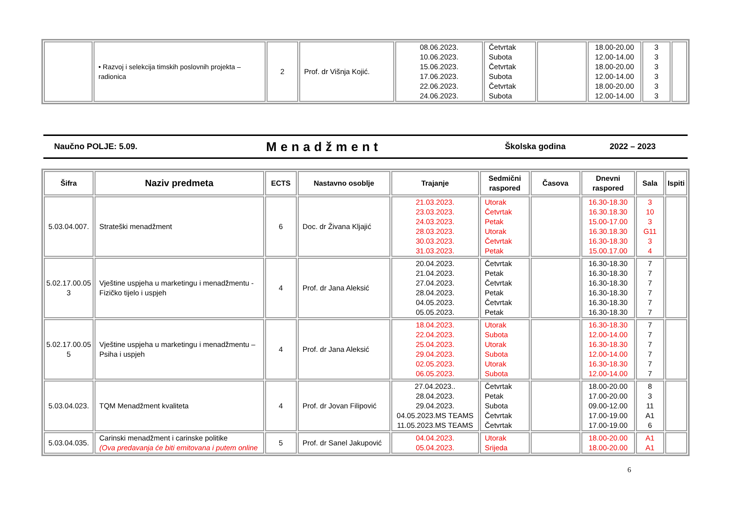| | • Razvoj i selekcija timskih poslovnih projekta – radionica | 2 | Prof. dr Višnja Kojić. | 08.06.2023. 10.06.2023. 15.06.2023. 17.06.2023. 22.06.2023. 24.06.2023. | Četvrtak Subota Četvrtak Subota Četvrtak Subota | | 18.00-20.00 12.00-14.00 18.00-20.00 12.00-14.00 18.00-20.00 12.00-14.00 | 3 3 3 3 3 3 | |
Naučno POLJE: 5.09. Menadžment Školska godina 2022 – 2023
| Šifra | Naziv predmeta | ECTS | Nastavno osoblje | Trajanje | Sedmični raspored | Časova | Dnevni raspored | Sala | Ispiti |
| --- | --- | --- | --- | --- | --- | --- | --- | --- | --- |
| 5.03.04.007. | Strateški menadžment | 6 | Doc. dr Živana Kljajić | 21.03.2023. 23.03.2023. 24.03.2023. 28.03.2023. 30.03.2023. 31.03.2023. | Utorak Četvrtak Petak Utorak Četvrtak Petak | | 16.30-18.30 16.30.18.30 15.00-17.00 16.30.18.30 16.30-18.30 15.00.17.00 | 3 10 3 G11 3 4 | |
| 5.02.17.00.05 3 | Vještine uspjeha u marketingu i menadžmentu - Fizičko tijelo i uspjeh | 4 | Prof. dr Jana Aleksić | 20.04.2023. 21.04.2023. 27.04.2023. 28.04.2023. 04.05.2023. 05.05.2023. | Četvrtak Petak Četvrtak Petak Četvrtak Petak | | 16.30-18.30 16.30-18.30 16.30-18.30 16.30-18.30 16.30-18.30 16.30-18.30 | 7 7 7 7 7 7 | |
| 5.02.17.00.05 5 | Vještine uspjeha u marketingu i menadžmentu – Psiha i uspjeh | 4 | Prof. dr Jana Aleksić | 18.04.2023. 22.04.2023. 25.04.2023. 29.04.2023. 02.05.2023. 06.05.2023. | Utorak Subota Utorak Subota Utorak Subota | | 16.30-18.30 12.00-14.00 16.30-18.30 12.00-14.00 16.30-18.30 12.00-14.00 | 7 7 7 7 7 7 | |
| 5.03.04.023. | TQM Menadžment kvaliteta | 4 | Prof. dr Jovan Filipović | 27.04.2023.. 28.04.2023. 29.04.2023. 04.05.2023.MS TEAMS 11.05.2023.MS TEAMS | Četvrtak Petak Subota Četvrtak Četvrtak | | 18.00-20.00 17.00-20.00 09.00-12.00 17.00-19.00 17.00-19.00 | 8 3 11 A1 6 | |
| 5.03.04.035. | Carinski menadžment i carinske politike (Ova predavanja će biti emitovana i putem online | 5 | Prof. dr Sanel Jakupović | 04.04.2023. 05.04.2023. | Utorak Srijeda | | 18.00-20.00 18.00-20.00 | A1 A1 | |
6